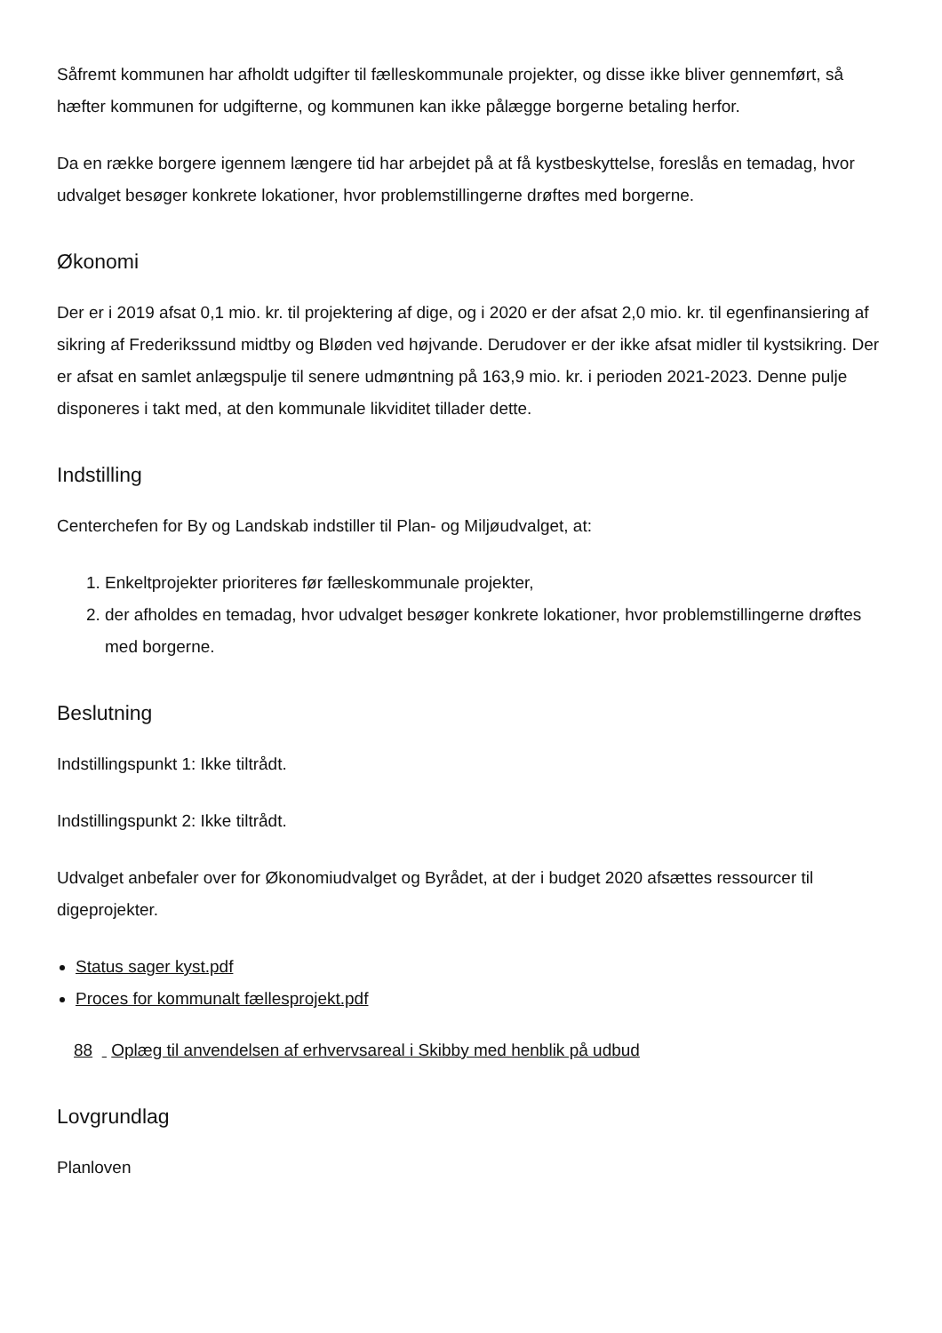Såfremt kommunen har afholdt udgifter til fælleskommunale projekter, og disse ikke bliver gennemført, så hæfter kommunen for udgifterne, og kommunen kan ikke pålægge borgerne betaling herfor.
Da en række borgere igennem længere tid har arbejdet på at få kystbeskyttelse, foreslås en temadag, hvor udvalget besøger konkrete lokationer, hvor problemstillingerne drøftes med borgerne.
Økonomi
Der er i 2019 afsat 0,1 mio. kr. til projektering af dige, og i 2020 er der afsat 2,0 mio. kr. til egenfinansiering af sikring af Frederikssund midtby og Bløden ved højvande. Derudover er der ikke afsat midler til kystsikring. Der er afsat en samlet anlægspulje til senere udmøntning på 163,9 mio. kr. i perioden 2021-2023. Denne pulje disponeres i takt med, at den kommunale likviditet tillader dette.
Indstilling
Centerchefen for By og Landskab indstiller til Plan- og Miljøudvalget, at:
1. Enkeltprojekter prioriteres før fælleskommunale projekter,
2. der afholdes en temadag, hvor udvalget besøger konkrete lokationer, hvor problemstillingerne drøftes med borgerne.
Beslutning
Indstillingspunkt 1: Ikke tiltrådt.
Indstillingspunkt 2: Ikke tiltrådt.
Udvalget anbefaler over for Økonomiudvalget og Byrådet, at der i budget 2020 afsættes ressourcer til digeprojekter.
Status sager kyst.pdf
Proces for kommunalt fællesprojekt.pdf
88 Oplæg til anvendelsen af erhvervsareal i Skibby med henblik på udbud
Lovgrundlag
Planloven